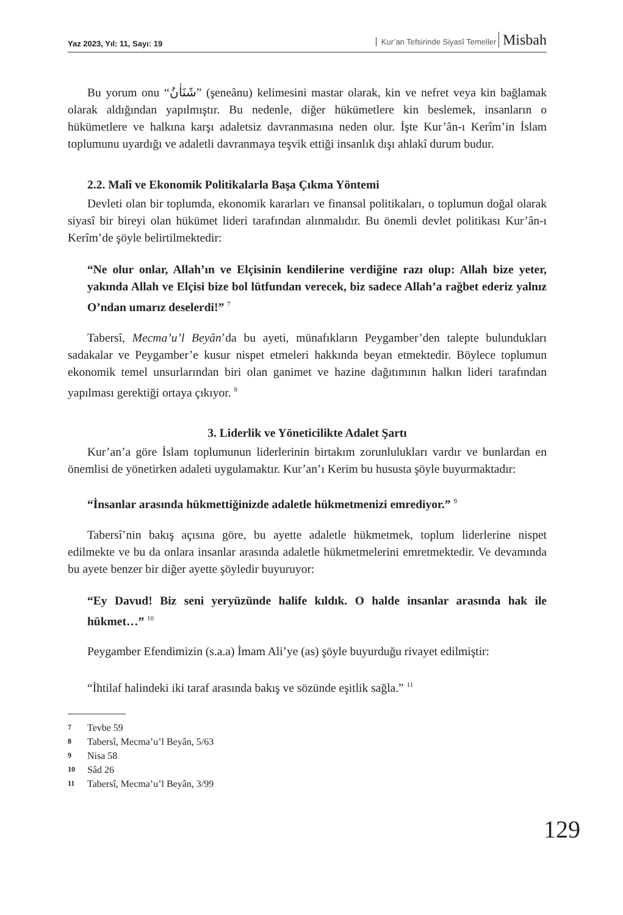Yaz 2023, Yıl: 11, Sayı: 19
Kur’an Tefsirinde Siyasî Temeller Misbah
Bu yorum onu “شَنَاٰنُ” (şeneânu) kelimesini mastar olarak, kin ve nefret veya kin bağlamak olarak aldığından yapılmıştır. Bu nedenle, diğer hükümetlere kin beslemek, insanların o hükümetlere ve halkına karşı adaletsiz davranmasına neden olur. İşte Kur’ân-ı Kerîm’in İslam toplumunu uyardığı ve adaletli davranmaya teşvik ettiği insanlık dışı ahlakî durum budur.
2.2. Malî ve Ekonomik Politikalarla Başa Çıkma Yöntemi
Devleti olan bir toplumda, ekonomik kararları ve finansal politikaları, o toplumun doğal olarak siyasî bir bireyi olan hükümet lideri tarafından alınmalıdır. Bu önemli devlet politikası Kur’ân-ı Kerîm’de şöyle belirtilmektedir:
“Ne olur onlar, Allah’ın ve Elçisinin kendilerine verdiğine razı olup: Allah bize yeter, yakında Allah ve Elçisi bize bol lütfundan verecek, biz sadece Allah’a rağbet ederiz yalnız O’ndan umarız deselerdi!” <sup>7</sup>
Tabersî, Mecma’u’l Beyân’da bu ayeti, münafıkların Peygamber’den talepte bulundukları sadakalar ve Peygamber’e kusur nispet etmeleri hakkında beyan etmektedir. Böylece toplumun ekonomik temel unsurlarından biri olan ganimet ve hazine dağıtımının halkın lideri tarafından yapılması gerektiği ortaya çıkıyor. <sup>8</sup>
3. Liderlik ve Yöneticilikte Adalet Şartı
Kur’an’a göre İslam toplumunun liderlerinin birtakım zorunlulukları vardır ve bunlardan en önemlisi de yönetirken adaleti uygulamaktır. Kur’an’ı Kerim bu hususta şöyle buyurmaktadır:
“İnsanlar arasında hükmettiğinizde adaletle hükmetmenizi emrediyor.” <sup>9</sup>
Tabersî’nin bakış açısına göre, bu ayette adaletle hükmetmek, toplum liderlerine nispet edilmekte ve bu da onlara insanlar arasında adaletle hükmetmelerini emretmektedir. Ve devamında bu ayete benzer bir diğer ayette şöyledir buyuruyor:
“Ey Davud! Biz seni yeryüzünde halife kıldık. O halde insanlar arasında hak ile hükmet…” <sup>10</sup>
Peygamber Efendimizin (s.a.a) İmam Ali’ye (as) şöyle buyurduğu rivayet edilmiştir:
“İhtilaf halindeki iki taraf arasında bakış ve sözünde eşitlik sağla.” <sup>11</sup>
7 Tevbe 59
8 Tabersî, Mecma’u’l Beyân, 5/63
9 Nisa 58
10 Sâd 26
11 Tabersî, Mecma’u’l Beyân, 3/99
129